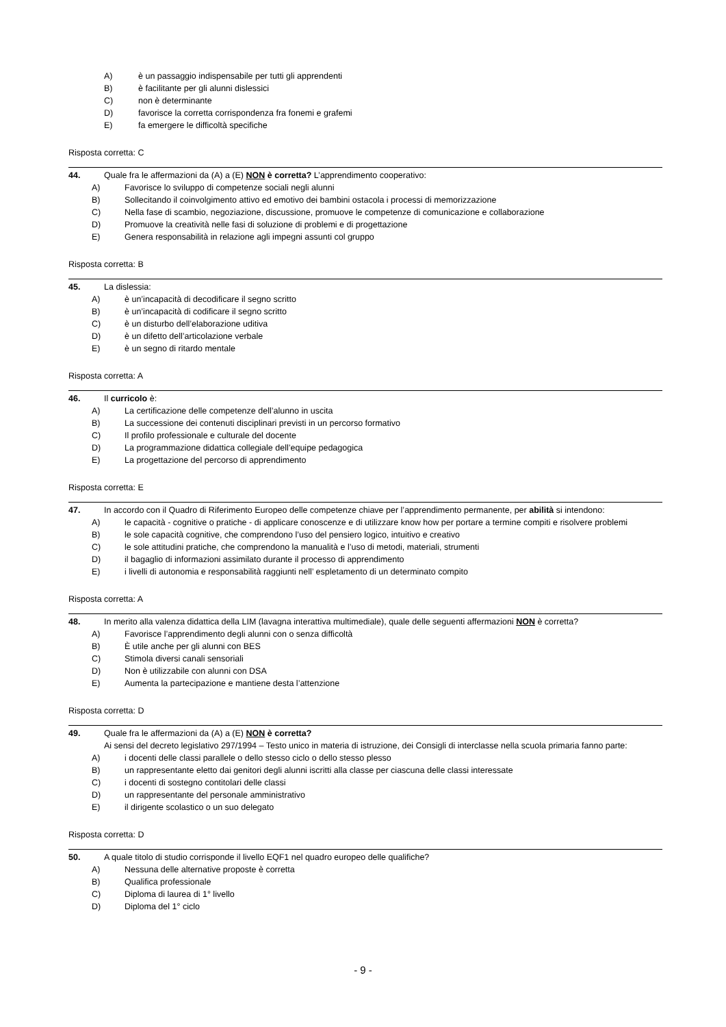A) è un passaggio indispensabile per tutti gli apprendenti
B) è facilitante per gli alunni dislessici
C) non è determinante
D) favorisce la corretta corrispondenza fra fonemi e grafemi
E) fa emergere le difficoltà specifiche
Risposta corretta: C
44. Quale fra le affermazioni da (A) a (E) NON è corretta? L’apprendimento cooperativo:
A) Favorisce lo sviluppo di competenze sociali negli alunni
B) Sollecitando il coinvolgimento attivo ed emotivo dei bambini ostacola i processi di memorizzazione
C) Nella fase di scambio, negoziazione, discussione, promuove le competenze di comunicazione e collaborazione
D) Promuove la creatività nelle fasi di soluzione di problemi e di progettazione
E) Genera responsabilità in relazione agli impegni assunti col gruppo
Risposta corretta: B
45. La dislessia:
A) è un’incapacità di decodificare il segno scritto
B) è un’incapacità di codificare il segno scritto
C) è un disturbo dell’elaborazione uditiva
D) è un difetto dell’articolazione verbale
E) è un segno di ritardo mentale
Risposta corretta: A
46. Il curricolo è:
A) La certificazione delle competenze dell’alunno in uscita
B) La successione dei contenuti disciplinari previsti in un percorso formativo
C) Il profilo professionale e culturale del docente
D) La programmazione didattica collegiale dell’equipe pedagogica
E) La progettazione del percorso di apprendimento
Risposta corretta: E
47. In accordo con il Quadro di Riferimento Europeo delle competenze chiave per l’apprendimento permanente, per abilità si intendono:
A) le capacità - cognitive o pratiche - di applicare conoscenze e di utilizzare know how per portare a termine compiti e risolvere problemi
B) le sole capacità cognitive, che comprendono l’uso del pensiero logico, intuitivo e creativo
C) le sole attitudini pratiche, che comprendono la manualità e l’uso di metodi, materiali, strumenti
D) il bagaglio di informazioni assimilato durante il processo di apprendimento
E) i livelli di autonomia e responsabilità raggiunti nell’ espletamento di un determinato compito
Risposta corretta: A
48. In merito alla valenza didattica della LIM (lavagna interattiva multimediale), quale delle seguenti affermazioni NON è corretta?
A) Favorisce l’apprendimento degli alunni con o senza difficoltà
B) È utile anche per gli alunni con BES
C) Stimola diversi canali sensoriali
D) Non è utilizzabile con alunni con DSA
E) Aumenta la partecipazione e mantiene desta l’attenzione
Risposta corretta: D
49. Quale fra le affermazioni da (A) a (E) NON è corretta?
Ai sensi del decreto legislativo 297/1994 – Testo unico in materia di istruzione, dei Consigli di interclasse nella scuola primaria fanno parte:
A) i docenti delle classi parallele o dello stesso ciclo o dello stesso plesso
B) un rappresentante eletto dai genitori degli alunni iscritti alla classe per ciascuna delle classi interessate
C) i docenti di sostegno contitolari delle classi
D) un rappresentante del personale amministrativo
E) il dirigente scolastico o un suo delegato
Risposta corretta: D
50. A quale titolo di studio corrisponde il livello EQF1 nel quadro europeo delle qualifiche?
A) Nessuna delle alternative proposte è corretta
B) Qualifica professionale
C) Diploma di laurea di 1° livello
D) Diploma del 1° ciclo
- 9 -